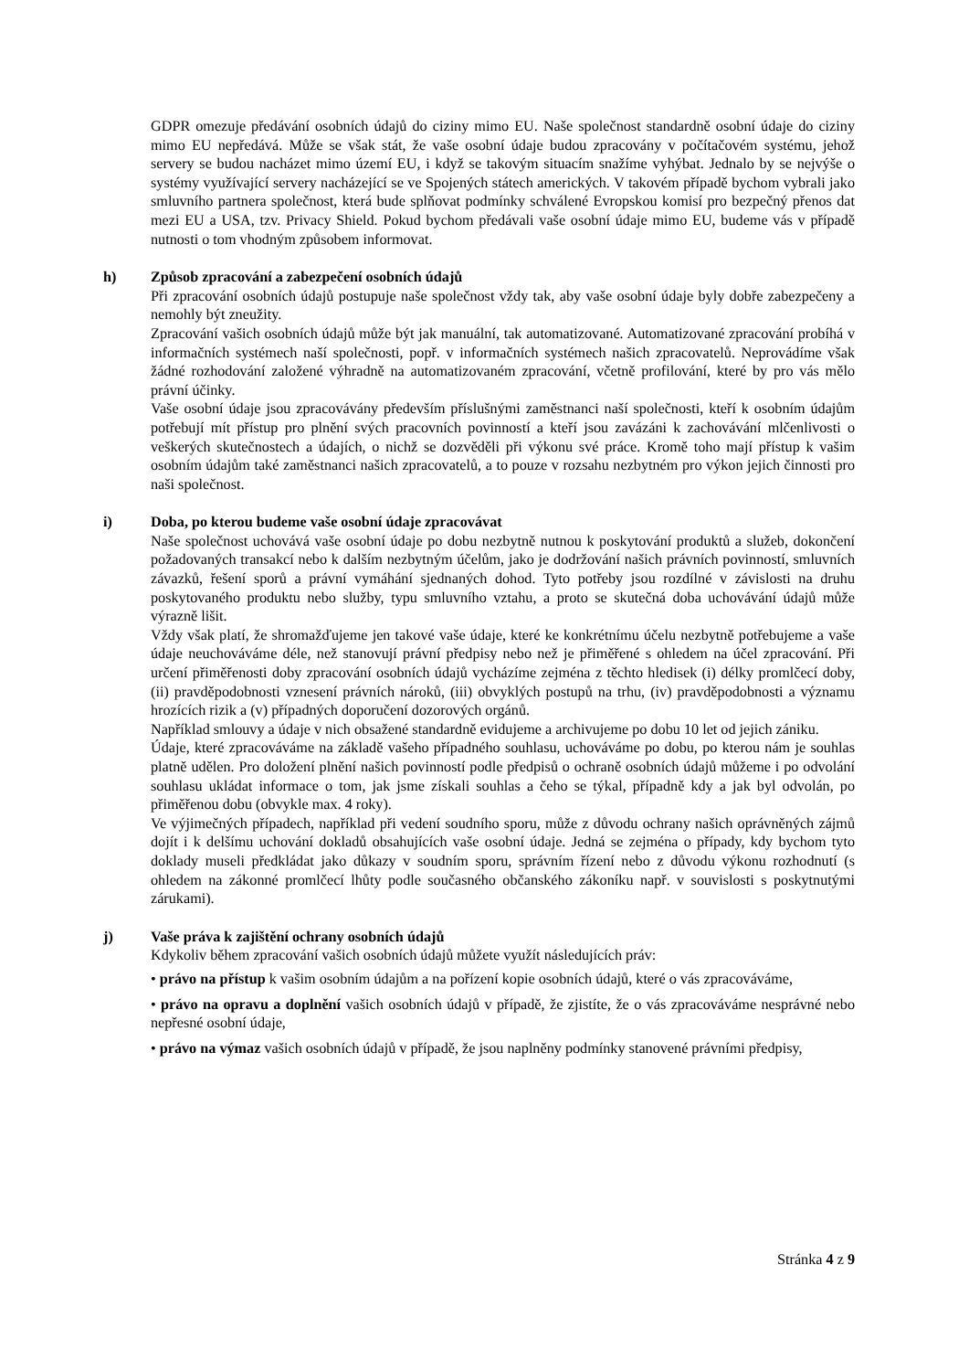GDPR omezuje předávání osobních údajů do ciziny mimo EU. Naše společnost standardně osobní údaje do ciziny mimo EU nepředává. Může se však stát, že vaše osobní údaje budou zpracovány v počítačovém systému, jehož servery se budou nacházet mimo území EU, i když se takovým situacím snažíme vyhýbat. Jednalo by se nejvýše o systémy využívající servery nacházející se ve Spojených státech amerických. V takovém případě bychom vybrali jako smluvního partnera společnost, která bude splňovat podmínky schválené Evropskou komisí pro bezpečný přenos dat mezi EU a USA, tzv. Privacy Shield. Pokud bychom předávali vaše osobní údaje mimo EU, budeme vás v případě nutnosti o tom vhodným způsobem informovat.
h) Způsob zpracování a zabezpečení osobních údajů
Při zpracování osobních údajů postupuje naše společnost vždy tak, aby vaše osobní údaje byly dobře zabezpečeny a nemohly být zneužity.
Zpracování vašich osobních údajů může být jak manuální, tak automatizované. Automatizované zpracování probíhá v informačních systémech naší společnosti, popř. v informačních systémech našich zpracovatelů. Neprovádíme však žádné rozhodování založené výhradně na automatizovaném zpracování, včetně profilování, které by pro vás mělo právní účinky.
Vaše osobní údaje jsou zpracovávány především příslušnými zaměstnanci naší společnosti, kteří k osobním údajům potřebují mít přístup pro plnění svých pracovních povinností a kteří jsou zavázáni k zachovávání mlčenlivosti o veškerých skutečnostech a údajích, o nichž se dozvěděli při výkonu své práce. Kromě toho mají přístup k vašim osobním údajům také zaměstnanci našich zpracovatelů, a to pouze v rozsahu nezbytném pro výkon jejich činnosti pro naši společnost.
i) Doba, po kterou budeme vaše osobní údaje zpracovávat
Naše společnost uchovává vaše osobní údaje po dobu nezbytně nutnou k poskytování produktů a služeb, dokončení požadovaných transakcí nebo k dalším nezbytným účelům, jako je dodržování našich právních povinností, smluvních závazků, řešení sporů a právní vymáhání sjednaných dohod. Tyto potřeby jsou rozdílné v závislosti na druhu poskytovaného produktu nebo služby, typu smluvního vztahu, a proto se skutečná doba uchovávání údajů může výrazně lišit.
Vždy však platí, že shromažďujeme jen takové vaše údaje, které ke konkrétnímu účelu nezbytně potřebujeme a vaše údaje neuchováváme déle, než stanovují právní předpisy nebo než je přiměřené s ohledem na účel zpracování. Při určení přiměřenosti doby zpracování osobních údajů vycházíme zejména z těchto hledisek (i) délky promlčecí doby, (ii) pravděpodobnosti vznesení právních nároků, (iii) obvyklých postupů na trhu, (iv) pravděpodobnosti a významu hrozících rizik a (v) případných doporučení dozorových orgánů.
Například smlouvy a údaje v nich obsažené standardně evidujeme a archivujeme po dobu 10 let od jejich zániku.
Údaje, které zpracováváme na základě vašeho případného souhlasu, uchováváme po dobu, po kterou nám je souhlas platně udělen. Pro doložení plnění našich povinností podle předpisů o ochraně osobních údajů můžeme i po odvolání souhlasu ukládat informace o tom, jak jsme získali souhlas a čeho se týkal, případně kdy a jak byl odvolán, po přiměřenou dobu (obvykle max. 4 roky).
Ve výjimečných případech, například při vedení soudního sporu, může z důvodu ochrany našich oprávněných zájmů dojít i k delšímu uchování dokladů obsahujících vaše osobní údaje. Jedná se zejména o případy, kdy bychom tyto doklady museli předkládat jako důkazy v soudním sporu, správním řízení nebo z důvodu výkonu rozhodnutí (s ohledem na zákonné promlčecí lhůty podle současného občanského zákoníku např. v souvislosti s poskytnutými zárukami).
j) Vaše práva k zajištění ochrany osobních údajů
Kdykoliv během zpracování vašich osobních údajů můžete využít následujících práv:
• právo na přístup k vašim osobním údajům a na pořízení kopie osobních údajů, které o vás zpracováváme,
• právo na opravu a doplnění vašich osobních údajů v případě, že zjistíte, že o vás zpracováváme nesprávné nebo nepřesné osobní údaje,
• právo na výmaz vašich osobních údajů v případě, že jsou naplněny podmínky stanovené právními předpisy,
Stránka 4 z 9